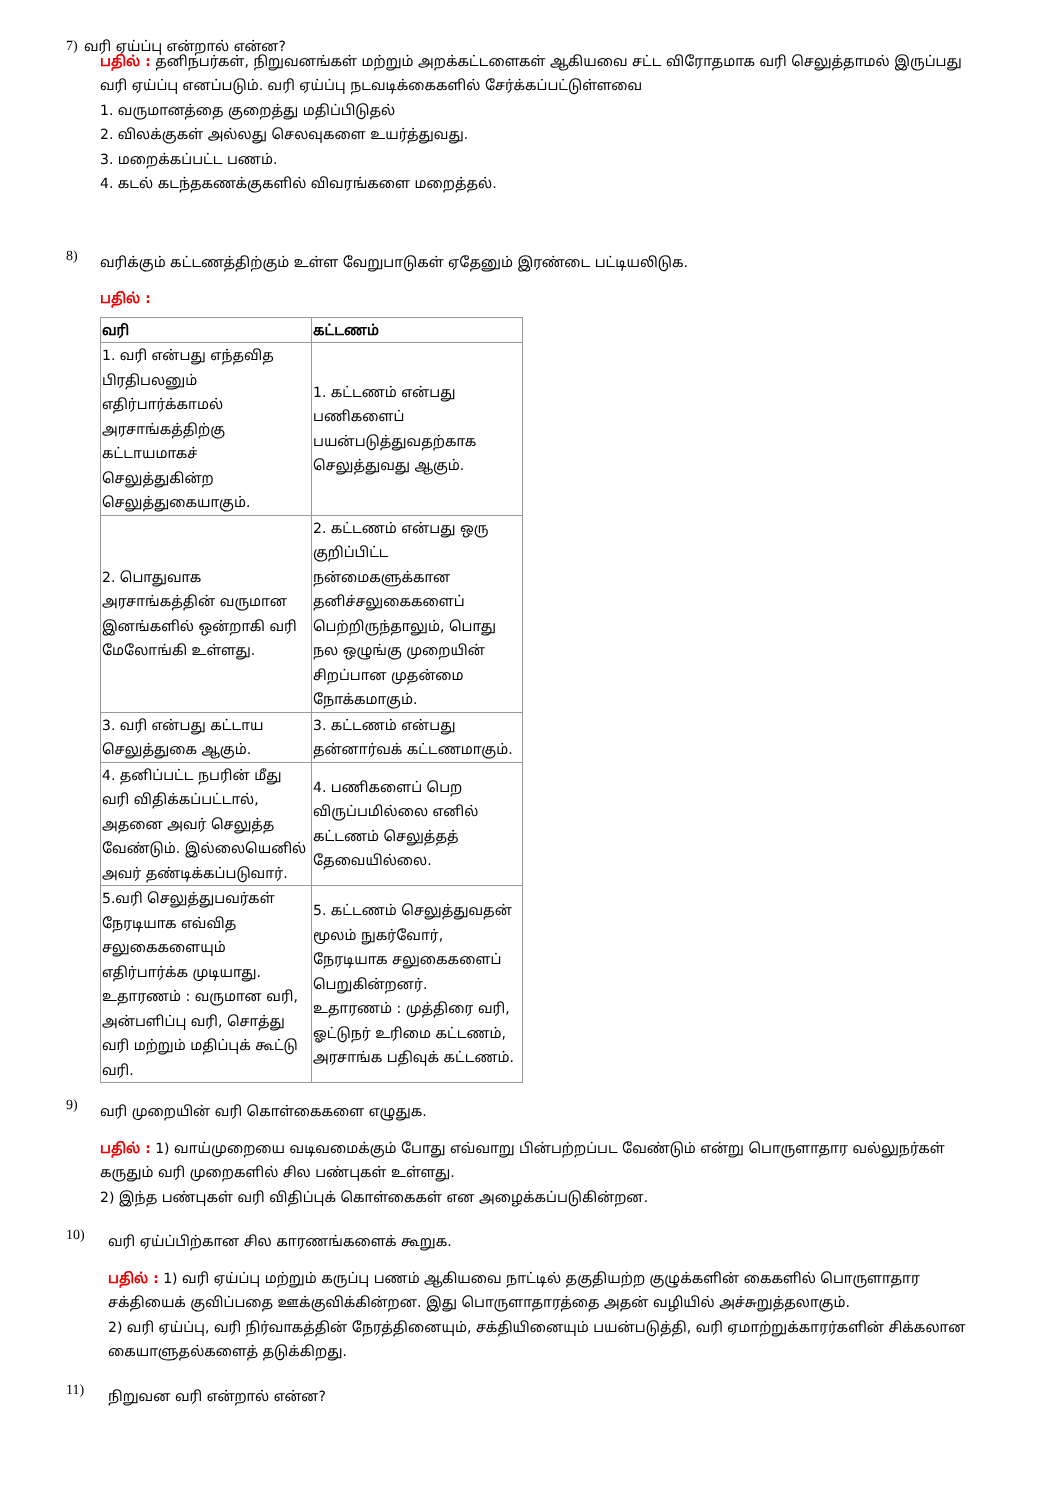7) வரி ஏய்ப்பு என்றால் என்ன?
பதில் : தனிநபர்கள், நிறுவனங்கள் மற்றும் அறக்கட்டளைகள் ஆகியவை சட்ட விரோதமாக வரி செலுத்தாமல் இருப்பது வரி ஏய்ப்பு எனப்படும். வரி ஏய்ப்பு நடவடிக்கைகளில் சேர்க்கப்பட்டுள்ளவை
1. வருமானத்தை குறைத்து மதிப்பிடுதல்
2. விலக்குகள் அல்லது செலவுகளை உயர்த்துவது.
3. மறைக்கப்பட்ட பணம்.
4. கடல் கடந்தகணக்குகளில் விவரங்களை மறைத்தல்.
8)
வரிக்கும் கட்டணத்திற்கும் உள்ள வேறுபாடுகள் ஏதேனும் இரண்டை பட்டியலிடுக.
பதில் :
| வரி | கட்டணம் |
| --- | --- |
| 1. வரி என்பது எந்தவித பிரதிபலனும் எதிர்பார்க்காமல் அரசாங்கத்திற்கு கட்டாயமாகச் செலுத்துகின்ற செலுத்துகையாகும். | 1. கட்டணம் என்பது பணிகளைப் பயன்படுத்துவதற்காக செலுத்துவது ஆகும். |
| 2. பொதுவாக அரசாங்கத்தின் வருமான இனங்களில் ஒன்றாகி வரி மேலோங்கி உள்ளது. | 2. கட்டணம் என்பது ஒரு குறிப்பிட்ட நன்மைகளுக்கான தனிச்சலுகைகளைப் பெற்றிருந்தாலும், பொது நல ஒழுங்கு முறையின் சிறப்பான முதன்மை நோக்கமாகும். |
| 3. வரி என்பது கட்டாய செலுத்துகை ஆகும். | 3. கட்டணம் என்பது தன்னார்வக் கட்டணமாகும். |
| 4. தனிப்பட்ட நபரின் மீது வரி விதிக்கப்பட்டால், அதனை அவர் செலுத்த வேண்டும். இல்லையெனில் அவர் தண்டிக்கப்படுவார். | 4. பணிகளைப் பெற விருப்பமில்லை எனில் கட்டணம் செலுத்தத் தேவையில்லை. |
| 5.வரி செலுத்துபவர்கள் நேரடியாக எவ்வித சலுகைகளையும் எதிர்பார்க்க முடியாது. உதாரணம் : வருமான வரி, அன்பளிப்பு வரி, சொத்து வரி மற்றும் மதிப்புக் கூட்டு வரி. | 5. கட்டணம் செலுத்துவதன் மூலம் நுகர்வோர், நேரடியாக சலுகைகளைப் பெறுகின்றனர். உதாரணம் : முத்திரை வரி, ஓட்டுநர் உரிமை கட்டணம், அரசாங்க பதிவுக் கட்டணம். |
9)
வரி முறையின் வரி கொள்கைகளை எழுதுக.
பதில் : 1) வாய்முறையை வடிவமைக்கும் போது எவ்வாறு பின்பற்றப்பட வேண்டும் என்று பொருளாதார வல்லுநர்கள் கருதும் வரி முறைகளில் சில பண்புகள் உள்ளது.
2) இந்த பண்புகள் வரி விதிப்புக் கொள்கைகள் என அழைக்கப்படுகின்றன.
10)
வரி ஏய்ப்பிற்கான சில காரணங்களைக் கூறுக.
பதில் : 1) வரி ஏய்ப்பு மற்றும் கருப்பு பணம் ஆகியவை நாட்டில் தகுதியற்ற குழுக்களின் கைகளில் பொருளாதார சக்தியைக் குவிப்பதை ஊக்குவிக்கின்றன. இது பொருளாதாரத்தை அதன் வழியில் அச்சுறுத்தலாகும்.
2) வரி ஏய்ப்பு, வரி நிர்வாகத்தின் நேரத்தினையும், சக்தியினையும் பயன்படுத்தி, வரி ஏமாற்றுக்காரர்களின் சிக்கலான கையாளுதல்களைத் தடுக்கிறது.
11)
நிறுவன வரி என்றால் என்ன?